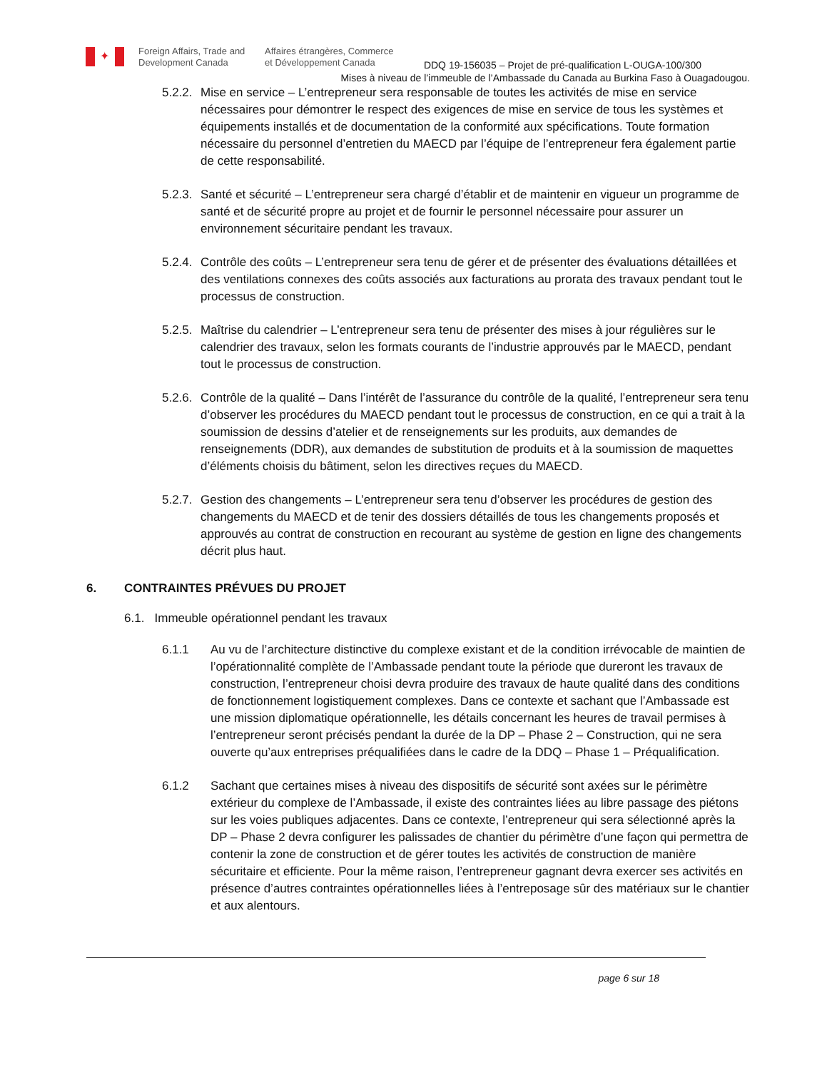✦
Foreign Affairs, Trade and
Development Canada
Affaires étrangères, Commerce
et Développement Canada
DDQ 19-156035 – Projet de pré-qualification L-OUGA-100/300
Mises à niveau de l’immeuble de l’Ambassade du Canada au Burkina Faso à Ouagadougou.
5.2.2.
Mise en service – L’entrepreneur sera responsable de toutes les activités de mise en service nécessaires pour démontrer le respect des exigences de mise en service de tous les systèmes et équipements installés et de documentation de la conformité aux spécifications. Toute formation nécessaire du personnel d’entretien du MAECD par l’équipe de l’entrepreneur fera également partie de cette responsabilité.
5.2.3.
Santé et sécurité – L’entrepreneur sera chargé d’établir et de maintenir en vigueur un programme de santé et de sécurité propre au projet et de fournir le personnel nécessaire pour assurer un environnement sécuritaire pendant les travaux.
5.2.4.
Contrôle des coûts – L’entrepreneur sera tenu de gérer et de présenter des évaluations détaillées et des ventilations connexes des coûts associés aux facturations au prorata des travaux pendant tout le processus de construction.
5.2.5.
Maîtrise du calendrier – L’entrepreneur sera tenu de présenter des mises à jour régulières sur le calendrier des travaux, selon les formats courants de l’industrie approuvés par le MAECD, pendant tout le processus de construction.
5.2.6.
Contrôle de la qualité – Dans l’intérêt de l’assurance du contrôle de la qualité, l’entrepreneur sera tenu d’observer les procédures du MAECD pendant tout le processus de construction, en ce qui a trait à la soumission de dessins d’atelier et de renseignements sur les produits, aux demandes de renseignements (DDR), aux demandes de substitution de produits et à la soumission de maquettes d’éléments choisis du bâtiment, selon les directives reçues du MAECD.
5.2.7.
Gestion des changements – L’entrepreneur sera tenu d’observer les procédures de gestion des changements du MAECD et de tenir des dossiers détaillés de tous les changements proposés et approuvés au contrat de construction en recourant au système de gestion en ligne des changements décrit plus haut.
6. CONTRAINTES PRÉVUES DU PROJET
6.1. Immeuble opérationnel pendant les travaux
6.1.1 Au vu de l’architecture distinctive du complexe existant et de la condition irrévocable de maintien de l’opérationnalité complète de l’Ambassade pendant toute la période que dureront les travaux de construction, l’entrepreneur choisi devra produire des travaux de haute qualité dans des conditions de fonctionnement logistiquement complexes. Dans ce contexte et sachant que l’Ambassade est une mission diplomatique opérationnelle, les détails concernant les heures de travail permises à l’entrepreneur seront précisés pendant la durée de la DP – Phase 2 – Construction, qui ne sera ouverte qu’aux entreprises préqualifiées dans le cadre de la DDQ – Phase 1 – Préqualification.
6.1.2 Sachant que certaines mises à niveau des dispositifs de sécurité sont axées sur le périmètre extérieur du complexe de l’Ambassade, il existe des contraintes liées au libre passage des piétons sur les voies publiques adjacentes. Dans ce contexte, l’entrepreneur qui sera sélectionné après la DP – Phase 2 devra configurer les palissades de chantier du périmètre d’une façon qui permettra de contenir la zone de construction et de gérer toutes les activités de construction de manière sécuritaire et efficiente. Pour la même raison, l’entrepreneur gagnant devra exercer ses activités en présence d’autres contraintes opérationnelles liées à l’entreposage sûr des matériaux sur le chantier et aux alentours.
page 6 sur 18